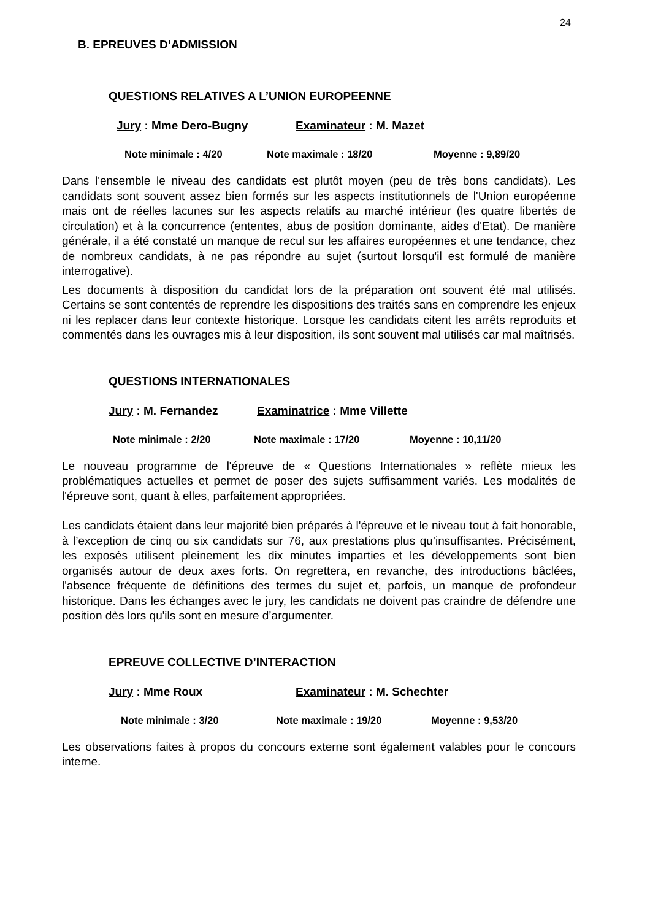24
B. EPREUVES D’ADMISSION
QUESTIONS RELATIVES A L’UNION EUROPEENNE
Jury : Mme Dero-Bugny Examinateur : M. Mazet
Note minimale : 4/20 Note maximale : 18/20 Moyenne : 9,89/20
Dans l'ensemble le niveau des candidats est plutôt moyen (peu de très bons candidats). Les candidats sont souvent assez bien formés sur les aspects institutionnels de l'Union européenne mais ont de réelles lacunes sur les aspects relatifs au marché intérieur (les quatre libertés de circulation) et à la concurrence (ententes, abus de position dominante, aides d'Etat). De manière générale, il a été constaté un manque de recul sur les affaires européennes et une tendance, chez de nombreux candidats, à ne pas répondre au sujet (surtout lorsqu'il est formulé de manière interrogative).
Les documents à disposition du candidat lors de la préparation ont souvent été mal utilisés. Certains se sont contentés de reprendre les dispositions des traités sans en comprendre les enjeux ni les replacer dans leur contexte historique. Lorsque les candidats citent les arrêts reproduits et commentés dans les ouvrages mis à leur disposition, ils sont souvent mal utilisés car mal maîtrisés.
QUESTIONS INTERNATIONALES
Jury : M. Fernandez Examinatrice : Mme Villette
Note minimale : 2/20 Note maximale : 17/20 Moyenne : 10,11/20
Le nouveau programme de l'épreuve de « Questions Internationales » reflète mieux les problématiques actuelles et permet de poser des sujets suffisamment variés. Les modalités de l'épreuve sont, quant à elles, parfaitement appropriées.
Les candidats étaient dans leur majorité bien préparés à l'épreuve et le niveau tout à fait honorable, à l’exception de cinq ou six candidats sur 76, aux prestations plus qu’insuffisantes. Précisément, les exposés utilisent pleinement les dix minutes imparties et les développements sont bien organisés autour de deux axes forts. On regrettera, en revanche, des introductions bâclées, l'absence fréquente de définitions des termes du sujet et, parfois, un manque de profondeur historique. Dans les échanges avec le jury, les candidats ne doivent pas craindre de défendre une position dès lors qu'ils sont en mesure d’argumenter.
EPREUVE COLLECTIVE D’INTERACTION
Jury : Mme Roux Examinateur : M. Schechter
Note minimale : 3/20 Note maximale : 19/20 Moyenne : 9,53/20
Les observations faites à propos du concours externe sont également valables pour le concours interne.